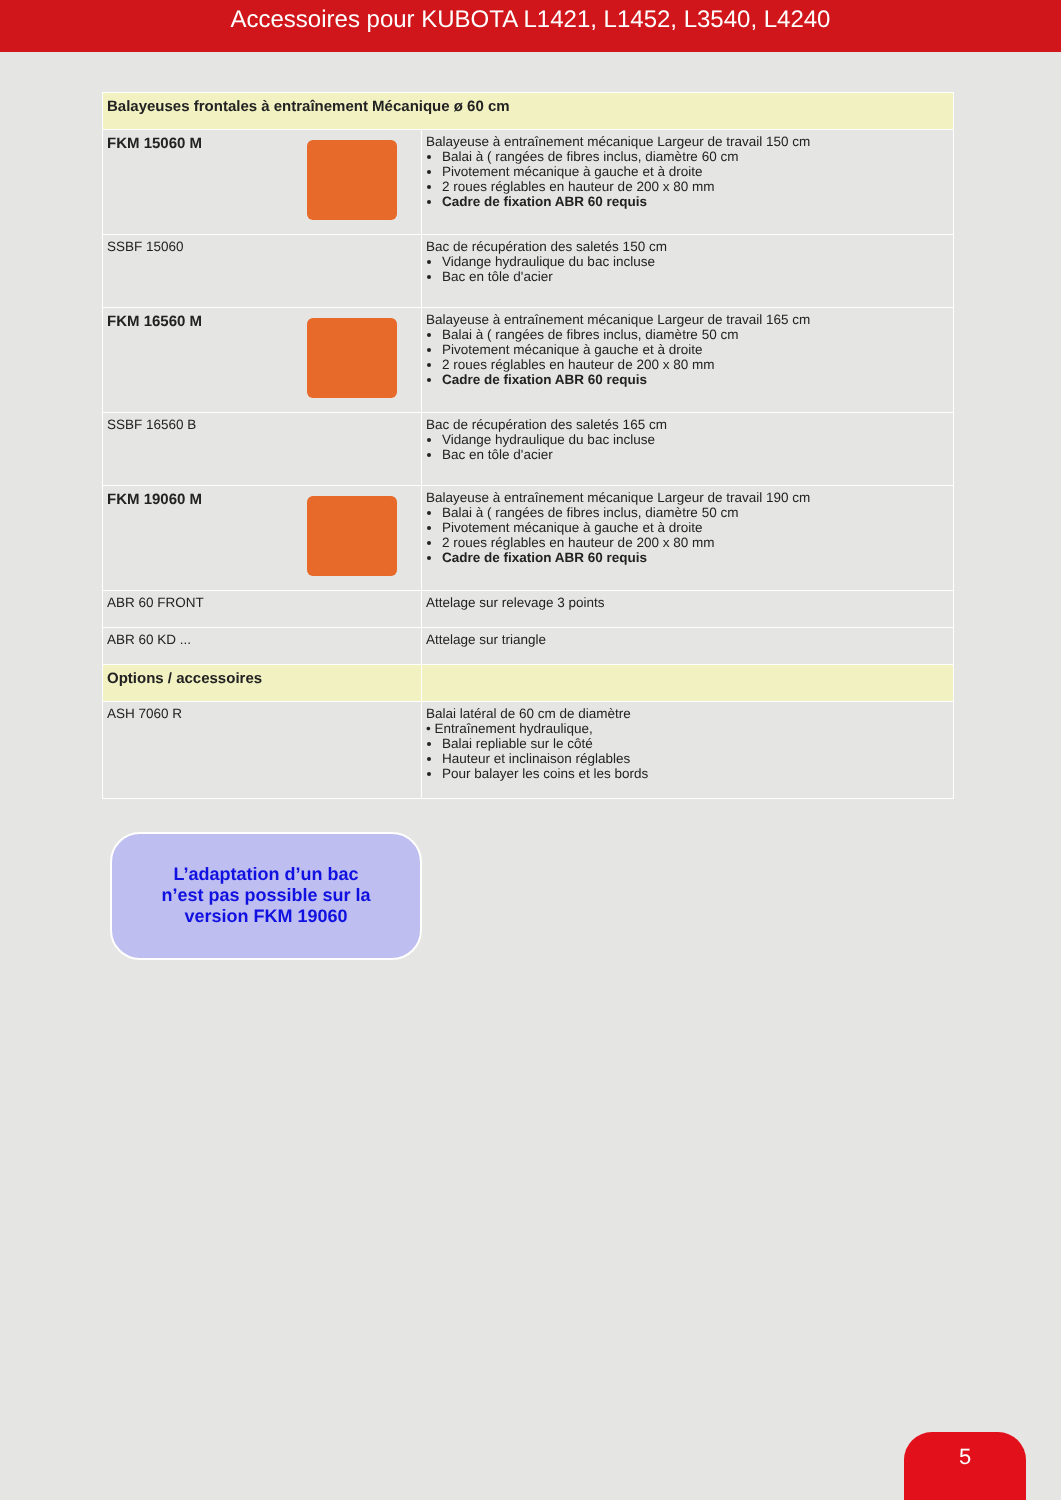Accessoires pour KUBOTA L1421, L1452, L3540, L4240
| Balayeuses frontales à entraînement Mécanique ø 60 cm | |
| FKM 15060 M | Balayeuse à entraînement mécanique Largeur de travail 150 cm Balai à ( rangées de fibres inclus, diamètre 60 cm Pivotement mécanique à gauche et à droite 2 roues réglables en hauteur de 200 x 80 mm Cadre de fixation ABR 60 requis |
| SSBF 15060 | Bac de récupération des saletés 150 cm Vidange hydraulique du bac incluse Bac en tôle d'acier |
| FKM 16560 M | Balayeuse à entraînement mécanique Largeur de travail 165 cm Balai à ( rangées de fibres inclus, diamètre 50 cm Pivotement mécanique à gauche et à droite 2 roues réglables en hauteur de 200 x 80 mm Cadre de fixation ABR 60 requis |
| SSBF 16560 B | Bac de récupération des saletés 165 cm Vidange hydraulique du bac incluse Bac en tôle d'acier |
| FKM 19060 M | Balayeuse à entraînement mécanique Largeur de travail 190 cm Balai à ( rangées de fibres inclus, diamètre 50 cm Pivotement mécanique à gauche et à droite 2 roues réglables en hauteur de 200 x 80 mm Cadre de fixation ABR 60 requis |
| ABR 60 FRONT | Attelage sur relevage 3 points |
| ABR 60 KD ... | Attelage sur triangle |
| Options / accessoires | |
| ASH 7060 R | Balai latéral de 60 cm de diamètre • Entraînement hydraulique, Balai repliable sur le côté Hauteur et inclinaison réglables Pour balayer les coins et les bords |
L’adaptation d’un bac
n’est pas possible sur la
version FKM 19060
5